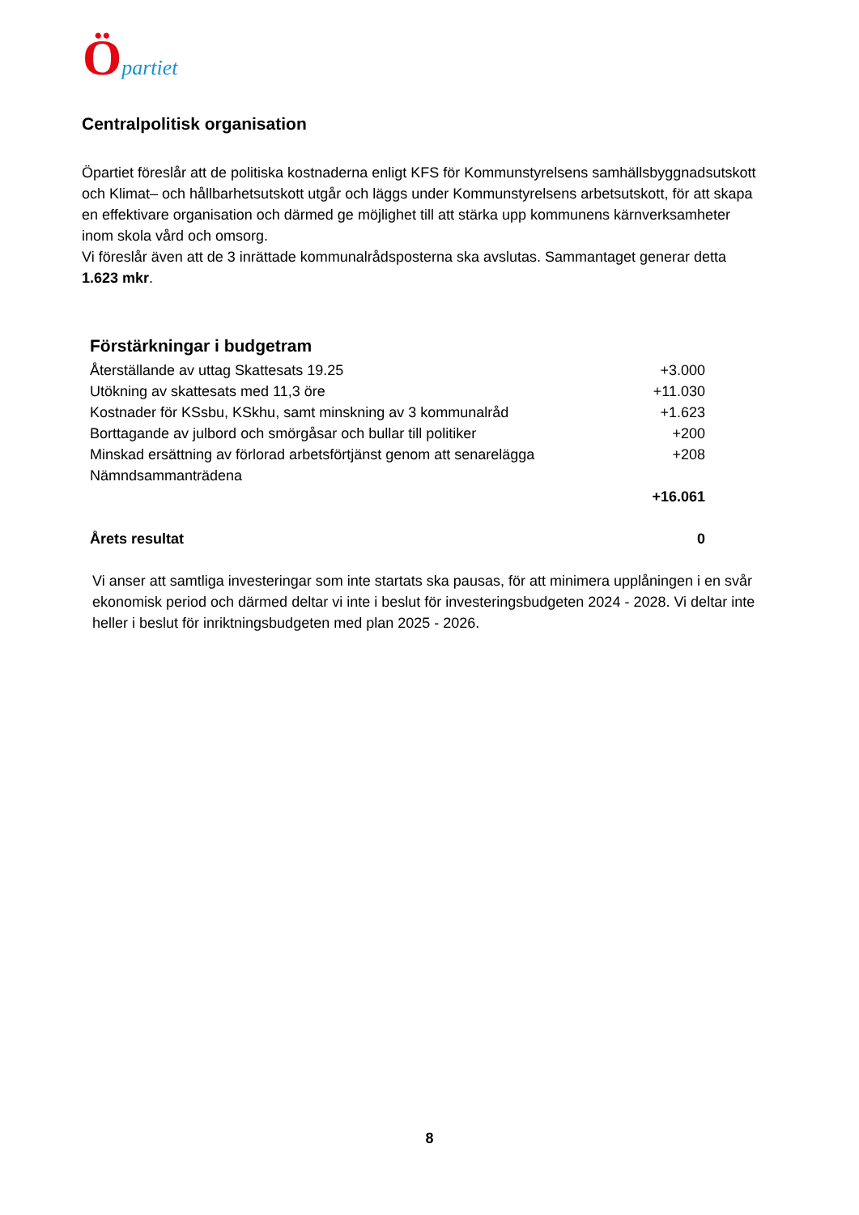Öpartiet
Centralpolitisk organisation
Öpartiet föreslår att de politiska kostnaderna enligt KFS för Kommunstyrelsens samhällsbyggnadsutskott och Klimat– och hållbarhetsutskott utgår och läggs under Kommunstyrelsens arbetsutskott, för att skapa en effektivare organisation och därmed ge möjlighet till att stärka upp kommunens kärnverksamheter inom skola vård och omsorg.
Vi föreslår även att de 3 inrättade kommunalrådsposterna ska avslutas. Sammantaget generar detta 1.623 mkr.
Förstärkningar i budgetram
| Återställande av uttag Skattesats 19.25 | +3.000 |
| Utökning av skattesats med 11,3 öre | +11.030 |
| Kostnader för KSsbu, KSkhu, samt minskning av 3 kommunalråd | +1.623 |
| Borttagande av julbord och smörgåsar och bullar till politiker | +200 |
| Minskad ersättning av förlorad arbetsförtjänst genom att senarelägga Nämndsammanträdena | +208 |
| | +16.061 |
| Årets resultat | 0 |
Vi anser att samtliga investeringar som inte startats ska pausas, för att minimera upplåningen i en svår ekonomisk period och därmed deltar vi inte i beslut för investeringsbudgeten 2024 - 2028. Vi deltar inte heller i beslut för inriktningsbudgeten med plan 2025 - 2026.
8